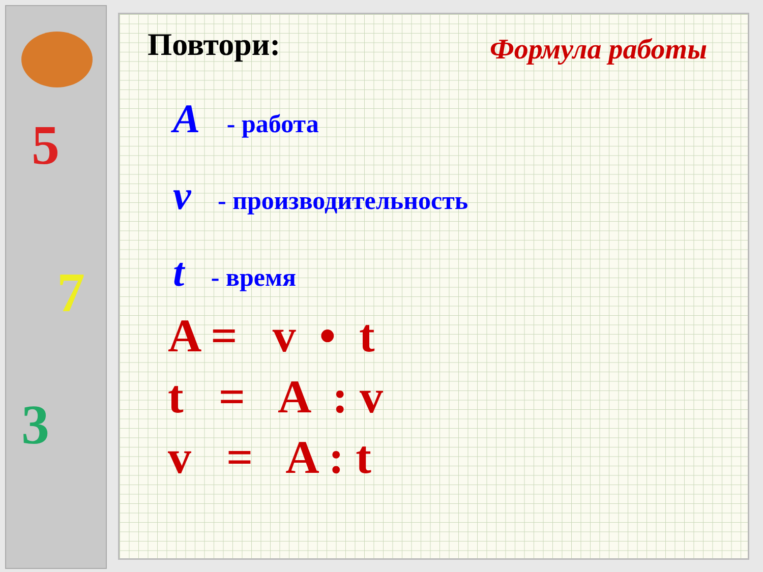5
7
3
Повтори:
Формула работы
A - работа
v - производительность
t - время
A = v • t
t = A : v
v = A : t